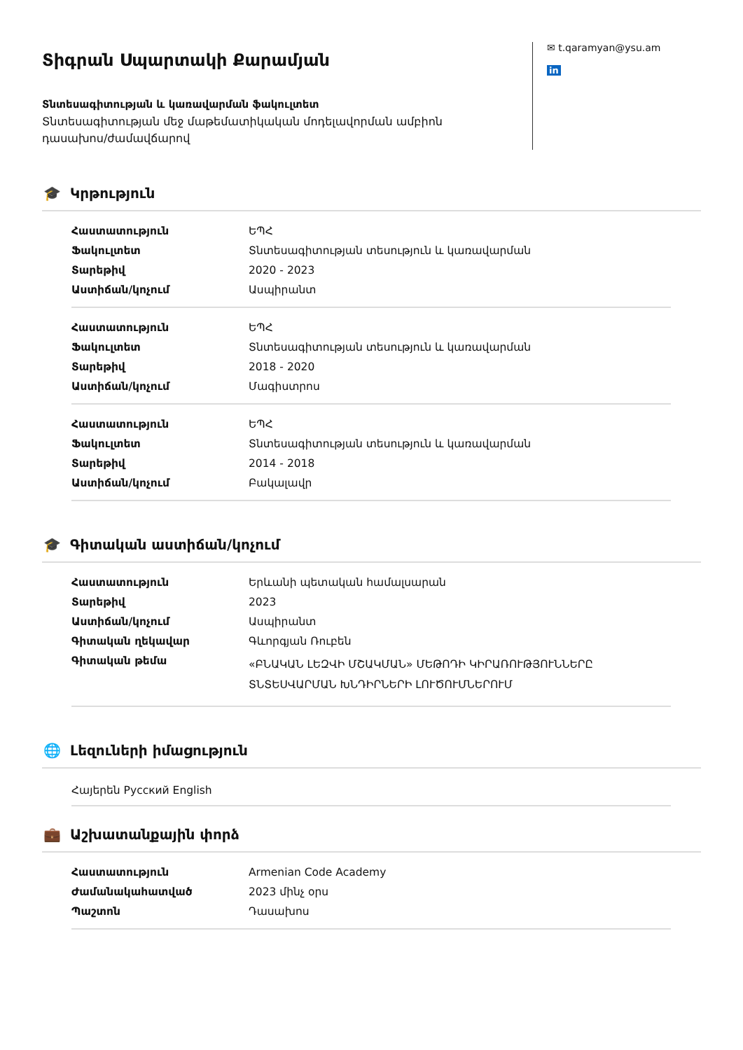Տիգրան Սպարտակի Քարամյան
Տնտեսագիտության և կառավարման ֆակուլտետ
Տնտեսագիտության մեջ մաթեմատիկական մոդելավորման ամբիոն
դասախոս/ժամավճարով
✉ t.qaramyan@ysu.am
in
🎓 Կրթություն
| Հաստատություն | ԵՊՀ |
| Ֆակուլտետ | Տնտեսագիտության տեսություն և կառավարման |
| Տարեթիվ | 2020 - 2023 |
| Աստիճան/կոչում | Ասպիրանտ |
| Հաստատություն | ԵՊՀ |
| Ֆակուլտետ | Տնտեսագիտության տեսություն և կառավարման |
| Տարեթիվ | 2018 - 2020 |
| Աստիճան/կոչում | Մագիստրոս |
| Հաստատություն | ԵՊՀ |
| Ֆակուլտետ | Տնտեսագիտության տեսություն և կառավարման |
| Տարեթիվ | 2014 - 2018 |
| Աստիճան/կոչում | Բակալավր |
🎓 Գիտական աստիճան/կոչում
| Հաստատություն | Երևանի պետական համալսարան |
| Տարեթիվ | 2023 |
| Աստիճան/կոչում | Ասպիրանտ |
| Գիտական ղեկավար | Գևորգյան Ռուբեն |
| Գիտական թեմա | «ԲՆԱԿԱՆ ԼԵԶՎԻ ՄՇԱԿՄԱՆ» ՄԵԹՈԴԻ ԿԻՐԱՌՈՒԹՅՈՒՆՆԵՐԸ ՏՆՏԵՍՎԱՐՄԱՆ ԽՆԴԻՐՆԵՐԻ ԼՈՒԾՈՒՄՆԵՐՈՒՄ |
🌐 Լեզուների իմացություն
| Հայերեն Русский English |
💼 Աշխատանքային փորձ
| Հաստատություն | Armenian Code Academy |
| Ժամանակահատված | 2023 մինչ օրս |
| Պաշտոն | Դասախոս |